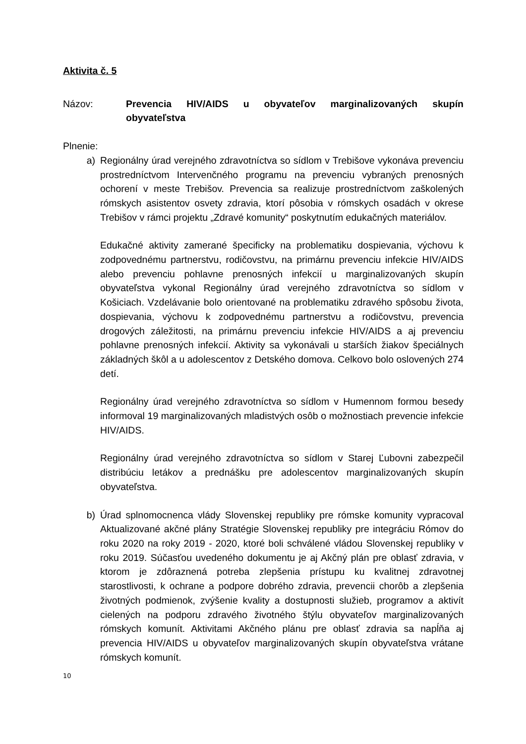Aktivita č. 5
Názov: Prevencia HIV/AIDS u obyvateľov marginalizovaných skupín obyvateľstva
Plnenie:
a) Regionálny úrad verejného zdravotníctva so sídlom v Trebišove vykonáva prevenciu prostredníctvom Intervenčného programu na prevenciu vybraných prenosných ochorení v meste Trebišov. Prevencia sa realizuje prostredníctvom zaškolených rómskych asistentov osvety zdravia, ktorí pôsobia v rómskych osadách v okrese Trebišov v rámci projektu „Zdravé komunity“ poskytnutím edukačných materiálov.
Edukačné aktivity zamerané špecificky na problematiku dospievania, výchovu k zodpovednému partnerstvu, rodičovstvu, na primárnu prevenciu infekcie HIV/AIDS alebo prevenciu pohlavne prenosných infekcií u marginalizovaných skupín obyvateľstva vykonal Regionálny úrad verejného zdravotníctva so sídlom v Košiciach. Vzdelávanie bolo orientované na problematiku zdravého spôsobu života, dospievania, výchovu k zodpovednému partnerstvu a rodičovstvu, prevencia drogových záležitosti, na primárnu prevenciu infekcie HIV/AIDS a aj prevenciu pohlavne prenosných infekcií. Aktivity sa vykonávali u starších žiakov špeciálnych základných škôl a u adolescentov z Detského domova. Celkovo bolo oslovených 274 detí.
Regionálny úrad verejného zdravotníctva so sídlom v Humennom formou besedy informoval 19 marginalizovaných mladistvých osôb o možnostiach prevencie infekcie HIV/AIDS.
Regionálny úrad verejného zdravotníctva so sídlom v Starej Ľubovni zabezpečil distribúciu letákov a prednášku pre adolescentov marginalizovaných skupín obyvateľstva.
b) Úrad splnomocnenca vlády Slovenskej republiky pre rómske komunity vypracoval Aktualizované akčné plány Stratégie Slovenskej republiky pre integráciu Rómov do roku 2020 na roky 2019 - 2020, ktoré boli schválené vládou Slovenskej republiky v roku 2019. Súčasťou uvedeného dokumentu je aj Akčný plán pre oblasť zdravia, v ktorom je zdôraznená potreba zlepšenia prístupu ku kvalitnej zdravotnej starostlivosti, k ochrane a podpore dobrého zdravia, prevencii chorôb a zlepšenia životných podmienok, zvýšenie kvality a dostupnosti služieb, programov a aktivít cielených na podporu zdravého životného štýlu obyvateľov marginalizovaných rómskych komunít. Aktivitami Akčného plánu pre oblasť zdravia sa napĺňa aj prevencia HIV/AIDS u obyvateľov marginalizovaných skupín obyvateľstva vrátane rómskych komunít.
10